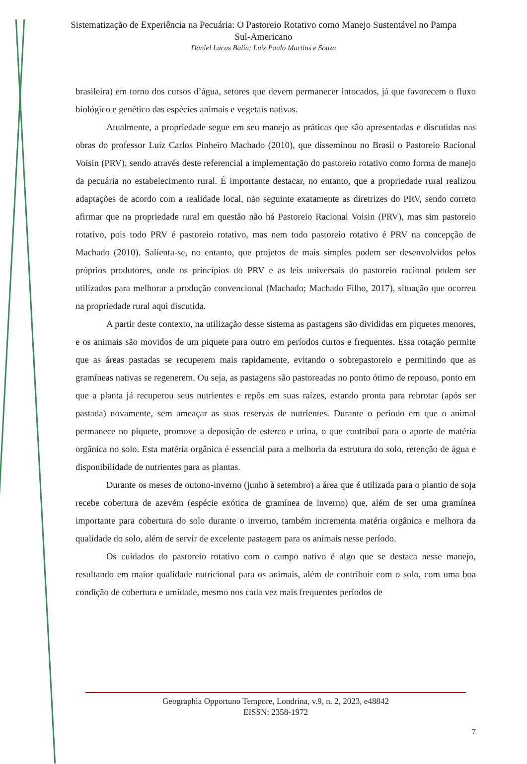Sistematização de Experiência na Pecuária: O Pastoreio Rotativo como Manejo Sustentável no Pampa Sul-Americano
Daniel Lucas Balin; Luiz Paulo Martins e Souza
brasileira) em torno dos cursos d’água, setores que devem permanecer intocados, já que favorecem o fluxo biológico e genético das espécies animais e vegetais nativas.
Atualmente, a propriedade segue em seu manejo as práticas que são apresentadas e discutidas nas obras do professor Luiz Carlos Pinheiro Machado (2010), que disseminou no Brasil o Pastoreio Racional Voisin (PRV), sendo através deste referencial a implementação do pastoreio rotativo como forma de manejo da pecuária no estabelecimento rural. É importante destacar, no entanto, que a propriedade rural realizou adaptações de acordo com a realidade local, não seguinte exatamente as diretrizes do PRV, sendo correto afirmar que na propriedade rural em questão não há Pastoreio Racional Voisin (PRV), mas sim pastoreio rotativo, pois todo PRV é pastoreio rotativo, mas nem todo pastoreio rotativo é PRV na concepção de Machado (2010). Salienta-se, no entanto, que projetos de mais simples podem ser desenvolvidos pelos próprios produtores, onde os princípios do PRV e as leis universais do pastoreio racional podem ser utilizados para melhorar a produção convencional (Machado; Machado Filho, 2017), situação que ocorreu na propriedade rural aqui discutida.
A partir deste contexto, na utilização desse sistema as pastagens são divididas em piquetes menores, e os animais são movidos de um piquete para outro em períodos curtos e frequentes. Essa rotação permite que as áreas pastadas se recuperem mais rapidamente, evitando o sobrepastoreio e permitindo que as gramíneas nativas se regenerem. Ou seja, as pastagens são pastoreadas no ponto ótimo de repouso, ponto em que a planta já recuperou seus nutrientes e repôs em suas raízes, estando pronta para rebrotar (após ser pastada) novamente, sem ameaçar as suas reservas de nutrientes. Durante o período em que o animal permanece no piquete, promove a deposição de esterco e urina, o que contribui para o aporte de matéria orgânica no solo. Esta matéria orgânica é essencial para a melhoria da estrutura do solo, retenção de água e disponibilidade de nutrientes para as plantas.
Durante os meses de outono-inverno (junho à setembro) a área que é utilizada para o plantio de soja recebe cobertura de azevém (espécie exótica de gramínea de inverno) que, além de ser uma gramínea importante para cobertura do solo durante o inverno, também incrementa matéria orgânica e melhora da qualidade do solo, além de servir de excelente pastagem para os animais nesse período.
Os cuidados do pastoreio rotativo com o campo nativo é algo que se destaca nesse manejo, resultando em maior qualidade nutricional para os animais, além de contribuir com o solo, com uma boa condição de cobertura e umidade, mesmo nos cada vez mais frequentes períodos de
Geographia Opportuno Tempore, Londrina, v.9, n. 2, 2023, e48842
EISSN: 2358-1972
7